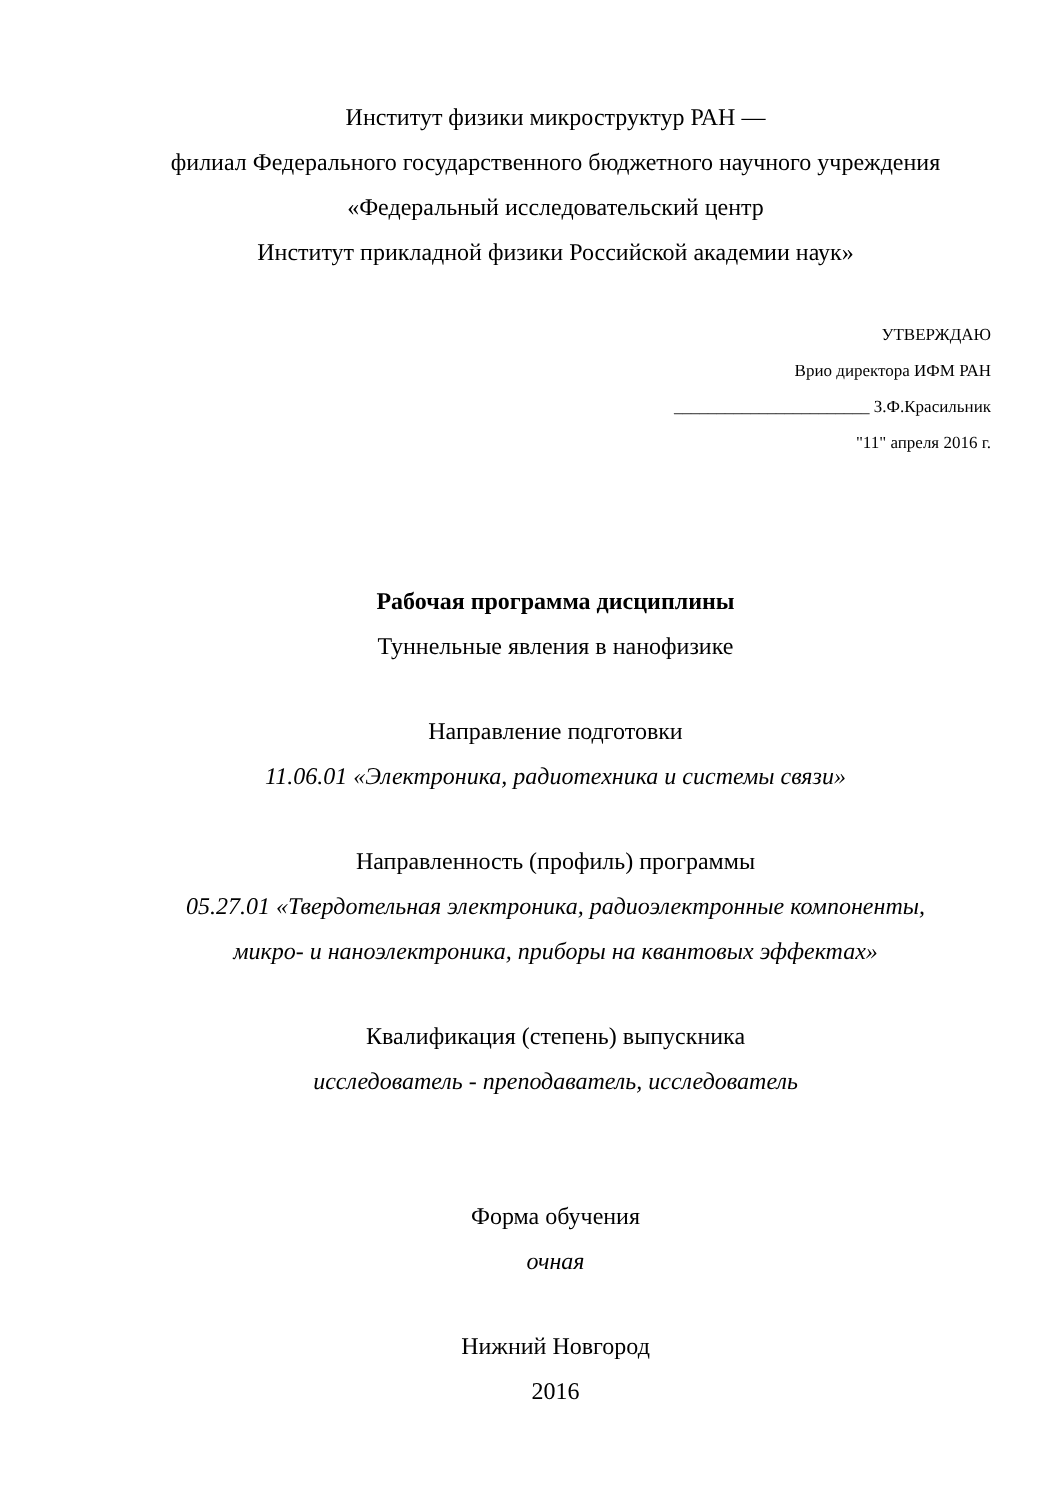Институт физики микроструктур РАН —
филиал Федерального государственного бюджетного научного учреждения
«Федеральный исследовательский центр
Институт прикладной физики Российской академии наук»
УТВЕРЖДАЮ
Врио директора ИФМ РАН
_______________________ З.Ф.Красильник
"11" апреля 2016 г.
Рабочая программа дисциплины
Туннельные явления в нанофизике
Направление подготовки
11.06.01 «Электроника, радиотехника и системы связи»
Направленность (профиль) программы
05.27.01 «Твердотельная электроника, радиоэлектронные компоненты,
микро- и наноэлектроника, приборы на квантовых эффектах»
Квалификация (степень) выпускника
исследователь - преподаватель, исследователь
Форма обучения
очная
Нижний Новгород
2016